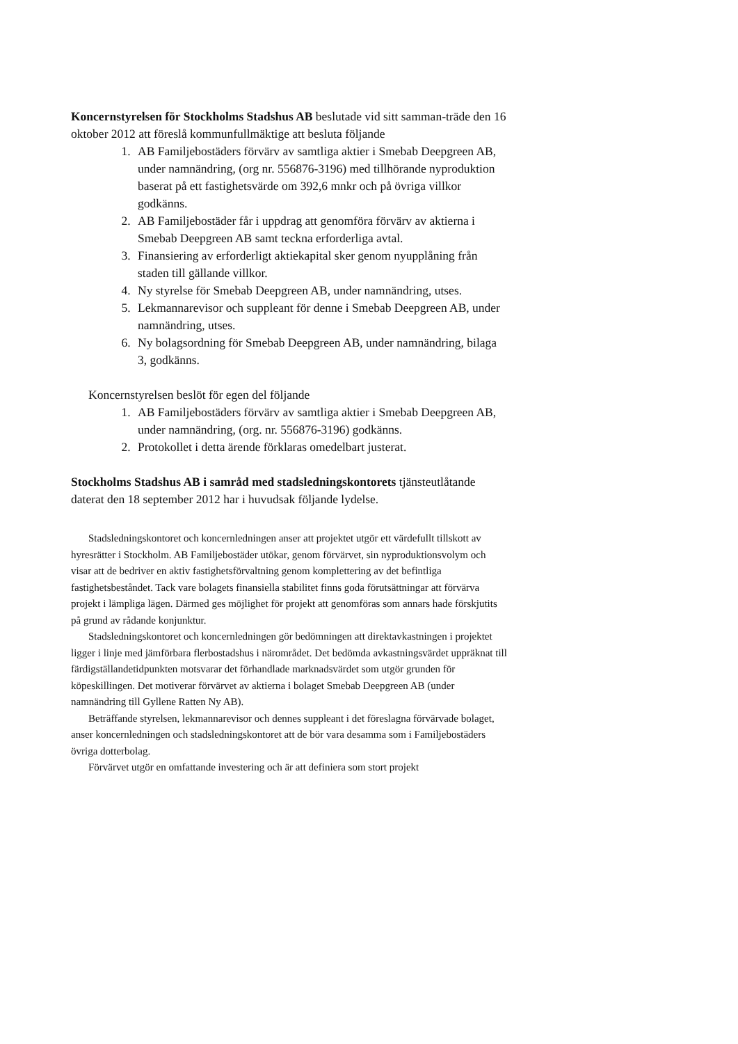Koncernstyrelsen för Stockholms Stadshus AB beslutade vid sitt samman-träde den 16 oktober 2012 att föreslå kommunfullmäktige att besluta följande
1. AB Familjebostäders förvärv av samtliga aktier i Smebab Deepgreen AB, under namnändring, (org nr. 556876-3196) med tillhörande nyproduktion baserat på ett fastighetsvärde om 392,6 mnkr och på övriga villkor godkänns.
2. AB Familjebostäder får i uppdrag att genomföra förvärv av aktierna i Smebab Deepgreen AB samt teckna erforderliga avtal.
3. Finansiering av erforderligt aktiekapital sker genom nyupplåning från staden till gällande villkor.
4. Ny styrelse för Smebab Deepgreen AB, under namnändring, utses.
5. Lekmannarevisor och suppleant för denne i Smebab Deepgreen AB, under namnändring, utses.
6. Ny bolagsordning för Smebab Deepgreen AB, under namnändring, bilaga 3, godkänns.
Koncernstyrelsen beslöt för egen del följande
1. AB Familjebostäders förvärv av samtliga aktier i Smebab Deepgreen AB, under namnändring, (org. nr. 556876-3196) godkänns.
2. Protokollet i detta ärende förklaras omedelbart justerat.
Stockholms Stadshus AB i samråd med stadsledningskontorets tjänsteutlåtande daterat den 18 september 2012 har i huvudsak följande lydelse.
Stadsledningskontoret och koncernledningen anser att projektet utgör ett värdefullt tillskott av hyresrätter i Stockholm. AB Familjebostäder utökar, genom förvärvet, sin nyproduktionsvolym och visar att de bedriver en aktiv fastighetsförvaltning genom komplettering av det befintliga fastighetsbeståndet. Tack vare bolagets finansiella stabilitet finns goda förutsättningar att förvärva projekt i lämpliga lägen. Därmed ges möjlighet för projekt att genomföras som annars hade förskjutits på grund av rådande konjunktur.
Stadsledningskontoret och koncernledningen gör bedömningen att direktavkastningen i projektet ligger i linje med jämförbara flerbostadshus i närområdet. Det bedömda avkastningsvärdet uppräknat till färdigställandetidpunkten motsvarar det förhandlade marknadsvärdet som utgör grunden för köpeskillingen. Det motiverar förvärvet av aktierna i bolaget Smebab Deepgreen AB (under namnändring till Gyllene Ratten Ny AB).
Beträffande styrelsen, lekmannarevisor och dennes suppleant i det föreslagna förvärvade bolaget, anser koncernledningen och stadsledningskontoret att de bör vara desamma som i Familjebostäders övriga dotterbolag.
Förvärvet utgör en omfattande investering och är att definiera som stort projekt